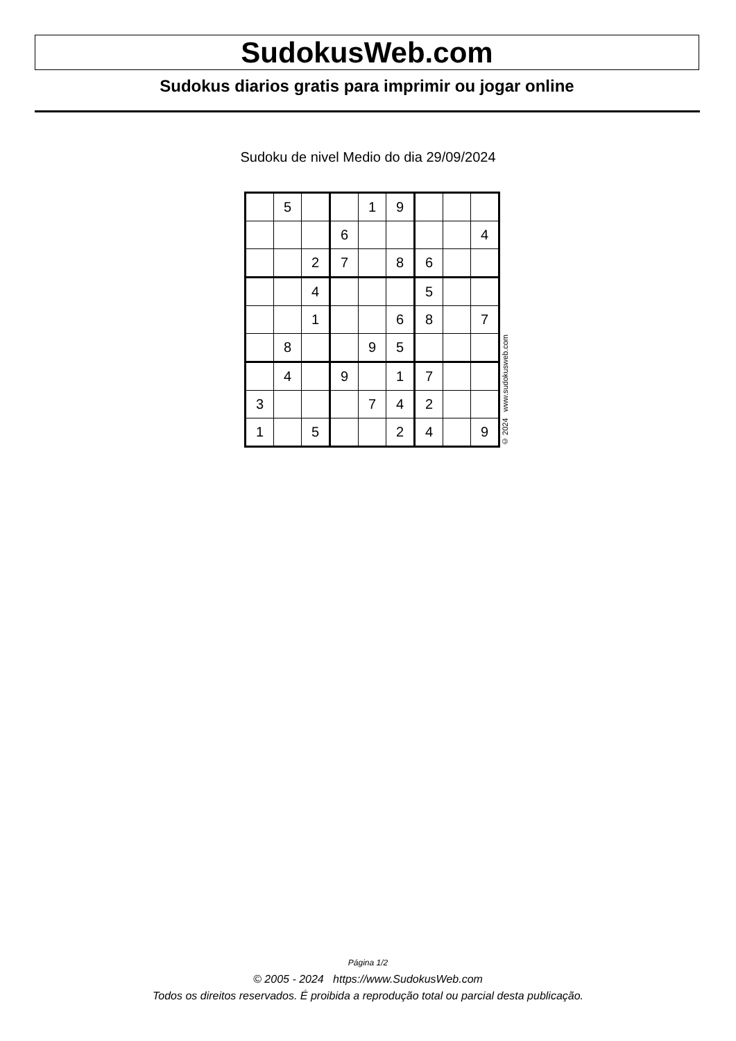SudokusWeb.com
Sudokus diarios gratis para imprimir ou jogar online
Sudoku de nivel Medio do dia 29/09/2024
| | 5 | | | 1 | 9 | | | |
| | | | 6 | | | | | 4 |
| | | 2 | 7 | | 8 | 6 | | |
| | | 4 | | | | 5 | | |
| | | 1 | | | 6 | 8 | | 7 |
| | 8 | | | 9 | 5 | | | |
| | 4 | | 9 | | 1 | 7 | | |
| 3 | | | | 7 | 4 | 2 | | |
| 1 | | 5 | | | 2 | 4 | | 9 |
© 2024 www.sudokusweb.com
Página 1/2
© 2005 - 2024 https://www.SudokusWeb.com
Todos os direitos reservados. É proibida a reprodução total ou parcial desta publicação.